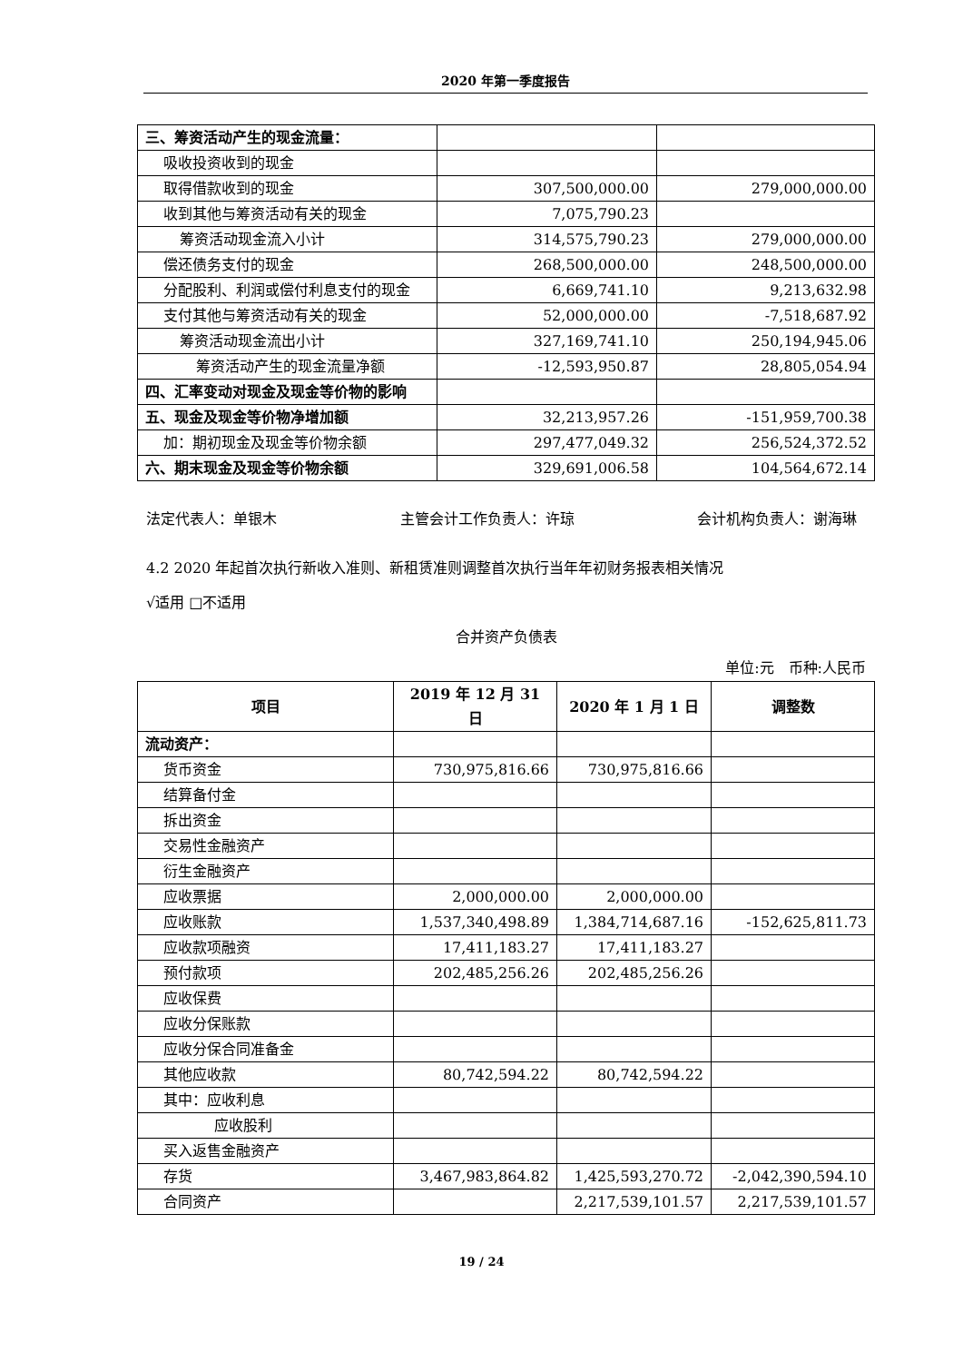2020 年第一季度报告
| 三、筹资活动产生的现金流量： | | |
| 吸收投资收到的现金 | | |
| 取得借款收到的现金 | 307,500,000.00 | 279,000,000.00 |
| 收到其他与筹资活动有关的现金 | 7,075,790.23 | |
| 筹资活动现金流入小计 | 314,575,790.23 | 279,000,000.00 |
| 偿还债务支付的现金 | 268,500,000.00 | 248,500,000.00 |
| 分配股利、利润或偿付利息支付的现金 | 6,669,741.10 | 9,213,632.98 |
| 支付其他与筹资活动有关的现金 | 52,000,000.00 | -7,518,687.92 |
| 筹资活动现金流出小计 | 327,169,741.10 | 250,194,945.06 |
| 筹资活动产生的现金流量净额 | -12,593,950.87 | 28,805,054.94 |
| 四、汇率变动对现金及现金等价物的影响 | | |
| 五、现金及现金等价物净增加额 | 32,213,957.26 | -151,959,700.38 |
| 加：期初现金及现金等价物余额 | 297,477,049.32 | 256,524,372.52 |
| 六、期末现金及现金等价物余额 | 329,691,006.58 | 104,564,672.14 |
法定代表人：单银木 主管会计工作负责人：许琼 会计机构负责人：谢海琳
4.2 2020 年起首次执行新收入准则、新租赁准则调整首次执行当年年初财务报表相关情况
√适用 □不适用
合并资产负债表
单位:元　币种:人民币
| 项目 | 2019 年 12 月 31 日 | 2020 年 1 月 1 日 | 调整数 |
| --- | --- | --- | --- |
| 流动资产： | | | |
| 货币资金 | 730,975,816.66 | 730,975,816.66 | |
| 结算备付金 | | | |
| 拆出资金 | | | |
| 交易性金融资产 | | | |
| 衍生金融资产 | | | |
| 应收票据 | 2,000,000.00 | 2,000,000.00 | |
| 应收账款 | 1,537,340,498.89 | 1,384,714,687.16 | -152,625,811.73 |
| 应收款项融资 | 17,411,183.27 | 17,411,183.27 | |
| 预付款项 | 202,485,256.26 | 202,485,256.26 | |
| 应收保费 | | | |
| 应收分保账款 | | | |
| 应收分保合同准备金 | | | |
| 其他应收款 | 80,742,594.22 | 80,742,594.22 | |
| 其中：应收利息 | | | |
| 应收股利 | | | |
| 买入返售金融资产 | | | |
| 存货 | 3,467,983,864.82 | 1,425,593,270.72 | -2,042,390,594.10 |
| 合同资产 | | 2,217,539,101.57 | 2,217,539,101.57 |
19 / 24